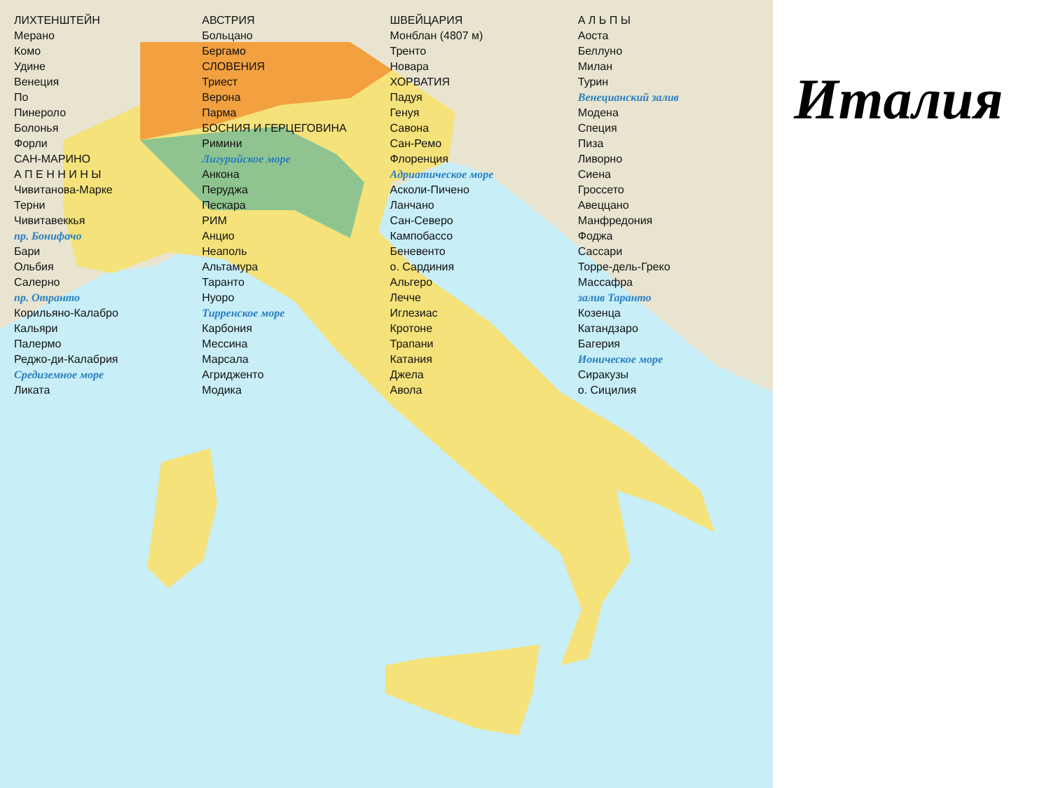ЛИХТЕНШТЕЙН АВСТРИЯ ШВЕЙЦАРИЯ А Л Ь П Ы Мерано Больцано Монблан (4807 м) Аоста Комо Бергамо Тренто Беллуно Удине СЛОВЕНИЯ Новара Милан Венеция Триест ХОРВАТИЯ Турин По Верона Падуя Венецианский залив Пинероло Парма Генуя Модена Болонья БОСНИЯ И ГЕРЦЕГОВИНА Савона Специя Форли Римини Сан-Ремо Пиза САН-МАРИНО Лигурийское море Флоренция Ливорно А П Е Н Н И Н Ы Анкона Адриатическое море Сиена Чивитанова-Марке Перуджа Асколи-Пичено Гроссето Терни Пескара Ланчано Авеццано Чивитавеккья РИМ Сан-Северо Манфредония пр. Бонифачо Анцио Кампобассо Фоджа Бари Неаполь Беневенто Сассари Ольбия Альтамура о. Сардиния Торре-дель-Греко Салерно Таранто Альгеро Массафра пр. Отранто Нуоро Лечче залив Таранто Корильяно-Калабро Тирренское море Иглезиас Козенца Кальяри Карбония Кротоне Катандзаро Палермо Мессина Трапани Багерия Реджо-ди-Калабрия Марсала Катания Ионическое море Средиземное море Агридженто Джела Сиракузы Ликата Модика Авола о. Сицилия
Италия